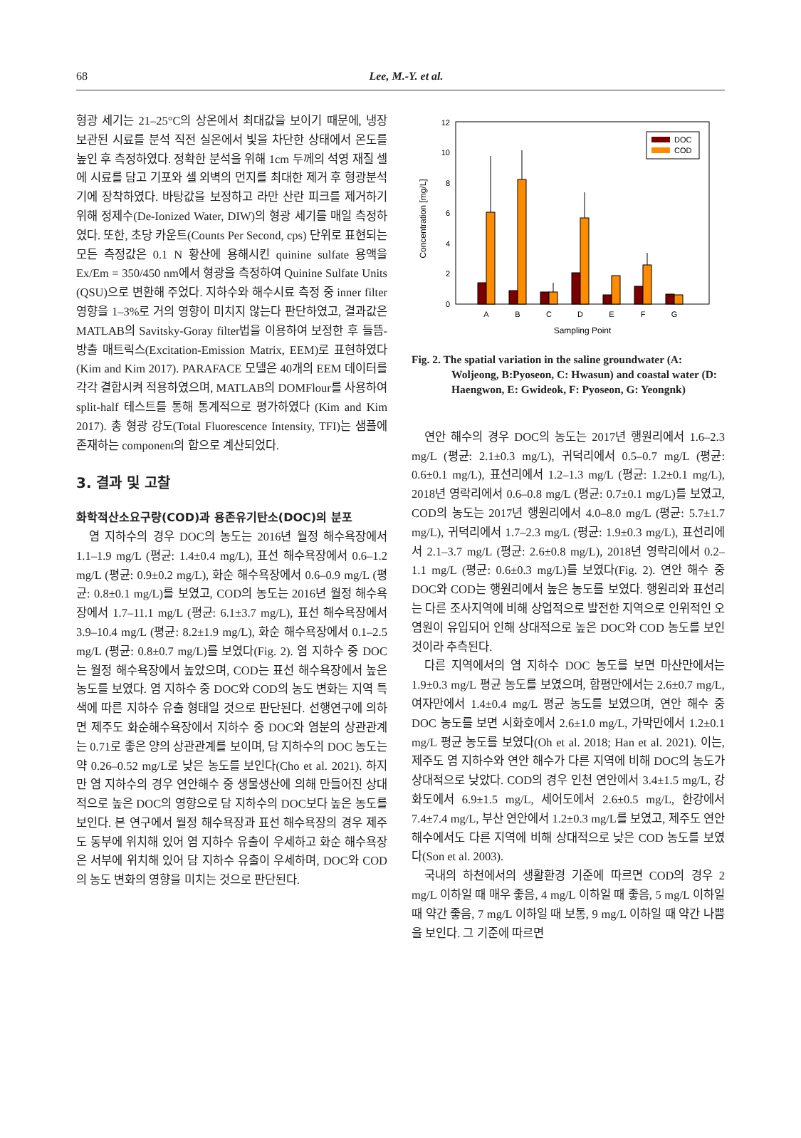68
Lee, M.-Y. et al.
형광 세기는 21–25°C의 상온에서 최대값을 보이기 때문에, 냉장 보관된 시료를 분석 직전 실온에서 빛을 차단한 상태에서 온도를 높인 후 측정하였다. 정확한 분석을 위해 1cm 두께의 석영 재질 셀에 시료를 담고 기포와 셀 외벽의 먼지를 최대한 제거 후 형광분석기에 장착하였다. 바탕값을 보정하고 라만 산란 피크를 제거하기 위해 정제수(De-Ionized Water, DIW)의 형광 세기를 매일 측정하였다. 또한, 초당 카운트(Counts Per Second, cps) 단위로 표현되는 모든 측정값은 0.1 N 황산에 용해시킨 quinine sulfate 용액을 Ex/Em = 350/450 nm에서 형광을 측정하여 Quinine Sulfate Units (QSU)으로 변환해 주었다. 지하수와 해수시료 측정 중 inner filter 영향을 1–3%로 거의 영향이 미치지 않는다 판단하였고, 결과값은 MATLAB의 Savitsky-Goray filter법을 이용하여 보정한 후 들뜸-방출 매트릭스(Excitation-Emission Matrix, EEM)로 표현하였다(Kim and Kim 2017). PARAFACE 모델은 40개의 EEM 데이터를 각각 결합시켜 적용하였으며, MATLAB의 DOMFlour를 사용하여 split-half 테스트를 통해 통계적으로 평가하였다 (Kim and Kim 2017). 총 형광 강도(Total Fluorescence Intensity, TFI)는 샘플에 존재하는 component의 합으로 계산되었다.
3. 결과 및 고찰
화학적산소요구량(COD)과 용존유기탄소(DOC)의 분포
염 지하수의 경우 DOC의 농도는 2016년 월정 해수욕장에서 1.1–1.9 mg/L (평균: 1.4±0.4 mg/L), 표선 해수욕장에서 0.6–1.2 mg/L (평균: 0.9±0.2 mg/L), 화순 해수욕장에서 0.6–0.9 mg/L (평균: 0.8±0.1 mg/L)를 보였고, COD의 농도는 2016년 월정 해수욕장에서 1.7–11.1 mg/L (평균: 6.1±3.7 mg/L), 표선 해수욕장에서 3.9–10.4 mg/L (평균: 8.2±1.9 mg/L), 화순 해수욕장에서 0.1–2.5 mg/L (평균: 0.8±0.7 mg/L)를 보였다(Fig. 2). 염 지하수 중 DOC는 월정 해수욕장에서 높았으며, COD는 표선 해수욕장에서 높은 농도를 보였다. 염 지하수 중 DOC와 COD의 농도 변화는 지역 특색에 따른 지하수 유출 형태일 것으로 판단된다. 선행연구에 의하면 제주도 화순해수욕장에서 지하수 중 DOC와 염분의 상관관계는 0.71로 좋은 양의 상관관계를 보이며, 담 지하수의 DOC 농도는 약 0.26–0.52 mg/L로 낮은 농도를 보인다(Cho et al. 2021). 하지만 염 지하수의 경우 연안해수 중 생물생산에 의해 만들어진 상대적으로 높은 DOC의 영향으로 담 지하수의 DOC보다 높은 농도를 보인다. 본 연구에서 월정 해수욕장과 표선 해수욕장의 경우 제주도 동부에 위치해 있어 염 지하수 유출이 우세하고 화순 해수욕장은 서부에 위치해 있어 담 지하수 유출이 우세하며, DOC와 COD의 농도 변화의 영향을 미치는 것으로 판단된다.
Concentration [mg/L]
0
2
4
6
8
10
12
A
B
C
D
E
F
G
Sampling Point
DOC
COD
Fig. 2. The spatial variation in the saline groundwater (A: Woljeong, B:Pyoseon, C: Hwasun) and coastal water (D: Haengwon, E: Gwideok, F: Pyoseon, G: Yeongnk)
연안 해수의 경우 DOC의 농도는 2017년 행원리에서 1.6–2.3 mg/L (평균: 2.1±0.3 mg/L), 귀덕리에서 0.5–0.7 mg/L (평균: 0.6±0.1 mg/L), 표선리에서 1.2–1.3 mg/L (평균: 1.2±0.1 mg/L), 2018년 영락리에서 0.6–0.8 mg/L (평균: 0.7±0.1 mg/L)를 보였고, COD의 농도는 2017년 행원리에서 4.0–8.0 mg/L (평균: 5.7±1.7 mg/L), 귀덕리에서 1.7–2.3 mg/L (평균: 1.9±0.3 mg/L), 표선리에서 2.1–3.7 mg/L (평균: 2.6±0.8 mg/L), 2018년 영락리에서 0.2–1.1 mg/L (평균: 0.6±0.3 mg/L)를 보였다(Fig. 2). 연안 해수 중 DOC와 COD는 행원리에서 높은 농도를 보였다. 행원리와 표선리는 다른 조사지역에 비해 상업적으로 발전한 지역으로 인위적인 오염원이 유입되어 인해 상대적으로 높은 DOC와 COD 농도를 보인 것이라 추측된다.
다른 지역에서의 염 지하수 DOC 농도를 보면 마산만에서는 1.9±0.3 mg/L 평균 농도를 보였으며, 함평만에서는 2.6±0.7 mg/L, 여자만에서 1.4±0.4 mg/L 평균 농도를 보였으며, 연안 해수 중 DOC 농도를 보면 시화호에서 2.6±1.0 mg/L, 가막만에서 1.2±0.1 mg/L 평균 농도를 보였다(Oh et al. 2018; Han et al. 2021). 이는, 제주도 염 지하수와 연안 해수가 다른 지역에 비해 DOC의 농도가 상대적으로 낮았다. COD의 경우 인천 연안에서 3.4±1.5 mg/L, 강화도에서 6.9±1.5 mg/L, 세어도에서 2.6±0.5 mg/L, 한강에서 7.4±7.4 mg/L, 부산 연안에서 1.2±0.3 mg/L를 보였고, 제주도 연안 해수에서도 다른 지역에 비해 상대적으로 낮은 COD 농도를 보였다(Son et al. 2003).
국내의 하천에서의 생활환경 기준에 따르면 COD의 경우 2 mg/L 이하일 때 매우 좋음, 4 mg/L 이하일 때 좋음, 5 mg/L 이하일 때 약간 좋음, 7 mg/L 이하일 때 보통, 9 mg/L 이하일 때 약간 나쁨을 보인다. 그 기준에 따르면